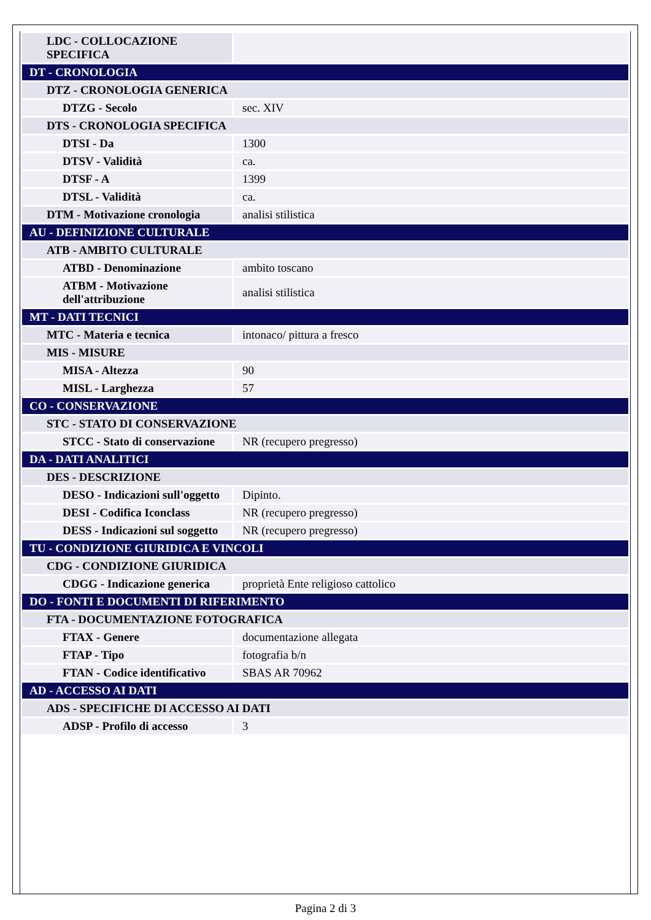| LDC - COLLOCAZIONE SPECIFICA | |
| DT - CRONOLOGIA | |
| DTZ - CRONOLOGIA GENERICA | |
| DTZG - Secolo | sec. XIV |
| DTS - CRONOLOGIA SPECIFICA | |
| DTSI - Da | 1300 |
| DTSV - Validità | ca. |
| DTSF - A | 1399 |
| DTSL - Validità | ca. |
| DTM - Motivazione cronologia | analisi stilistica |
| AU - DEFINIZIONE CULTURALE | |
| ATB - AMBITO CULTURALE | |
| ATBD - Denominazione | ambito toscano |
| ATBM - Motivazione dell'attribuzione | analisi stilistica |
| MT - DATI TECNICI | |
| MTC - Materia e tecnica | intonaco/ pittura a fresco |
| MIS - MISURE | |
| MISA - Altezza | 90 |
| MISL - Larghezza | 57 |
| CO - CONSERVAZIONE | |
| STC - STATO DI CONSERVAZIONE | |
| STCC - Stato di conservazione | NR (recupero pregresso) |
| DA - DATI ANALITICI | |
| DES - DESCRIZIONE | |
| DESO - Indicazioni sull'oggetto | Dipinto. |
| DESI - Codifica Iconclass | NR (recupero pregresso) |
| DESS - Indicazioni sul soggetto | NR (recupero pregresso) |
| TU - CONDIZIONE GIURIDICA E VINCOLI | |
| CDG - CONDIZIONE GIURIDICA | |
| CDGG - Indicazione generica | proprietà Ente religioso cattolico |
| DO - FONTI E DOCUMENTI DI RIFERIMENTO | |
| FTA - DOCUMENTAZIONE FOTOGRAFICA | |
| FTAX - Genere | documentazione allegata |
| FTAP - Tipo | fotografia b/n |
| FTAN - Codice identificativo | SBAS AR 70962 |
| AD - ACCESSO AI DATI | |
| ADS - SPECIFICHE DI ACCESSO AI DATI | |
| ADSP - Profilo di accesso | 3 |
Pagina 2 di 3